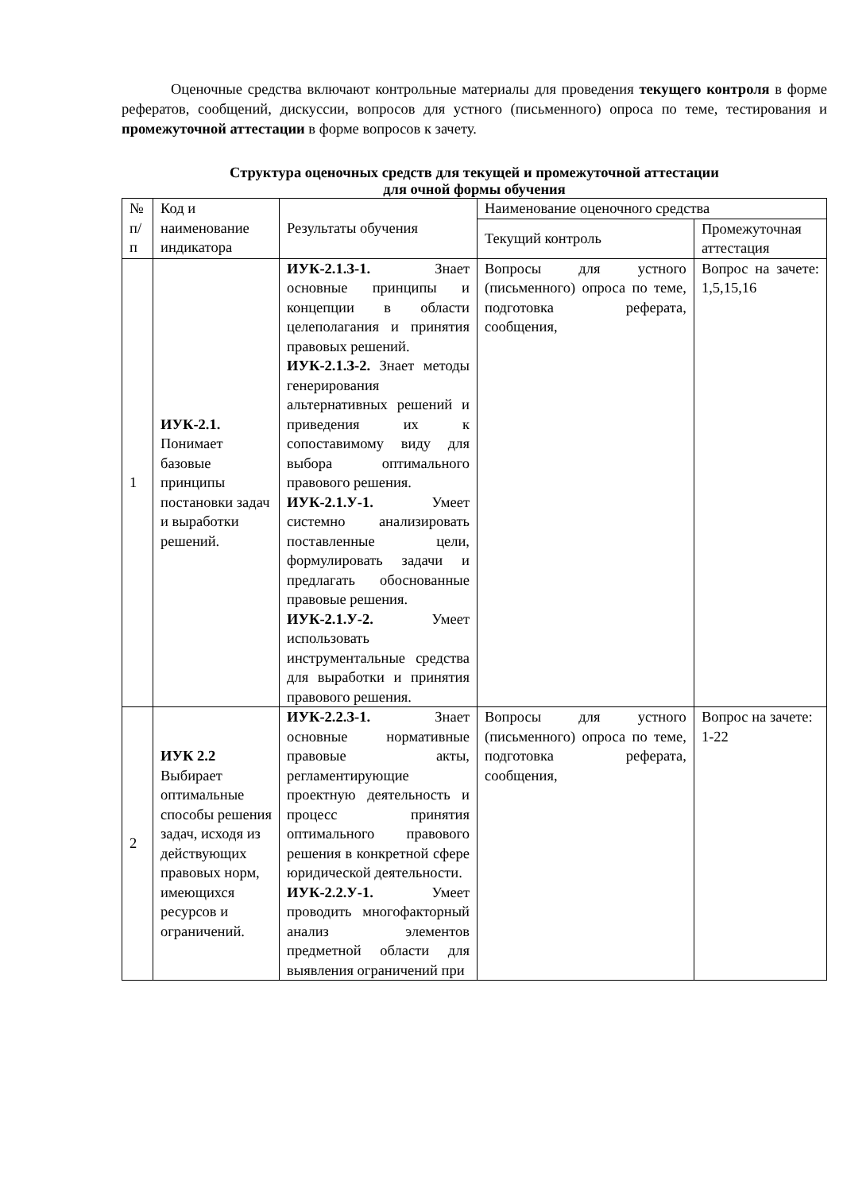Оценочные средства включают контрольные материалы для проведения текущего контроля в форме рефератов, сообщений, дискуссии, вопросов для устного (письменного) опроса по теме, тестирования и промежуточной аттестации в форме вопросов к зачету.
Структура оценочных средств для текущей и промежуточной аттестации
для очной формы обучения
| № п/п | Код и наименование индикатора | Результаты обучения | Наименование оценочного средства | |
| --- | --- | --- | --- | --- |
| | | | Текущий контроль | Промежуточная аттестация |
| 1 | ИУК-2.1. Понимает базовые принципы постановки задач и выработки решений. | ИУК-2.1.З-1. Знает основные принципы и концепции в области целеполагания и принятия правовых решений. ИУК-2.1.З-2. Знает методы генерирования альтернативных решений и приведения их к сопоставимому виду для выбора оптимального правового решения. ИУК-2.1.У-1. Умеет системно анализировать поставленные цели, формулировать задачи и предлагать обоснованные правовые решения. ИУК-2.1.У-2. Умеет использовать инструментальные средства для выработки и принятия правового решения. | Вопросы для устного (письменного) опроса по теме, подготовка реферата, сообщения, | Вопрос на зачете: 1,5,15,16 |
| 2 | ИУК 2.2 Выбирает оптимальные способы решения задач, исходя из действующих правовых норм, имеющихся ресурсов и ограничений. | ИУК-2.2.З-1. Знает основные нормативные правовые акты, регламентирующие проектную деятельность и процесс принятия оптимального правового решения в конкретной сфере юридической деятельности. ИУК-2.2.У-1. Умеет проводить многофакторный анализ элементов предметной области для выявления ограничений при | Вопросы для устного (письменного) опроса по теме, подготовка реферата, сообщения, | Вопрос на зачете: 1-22 |